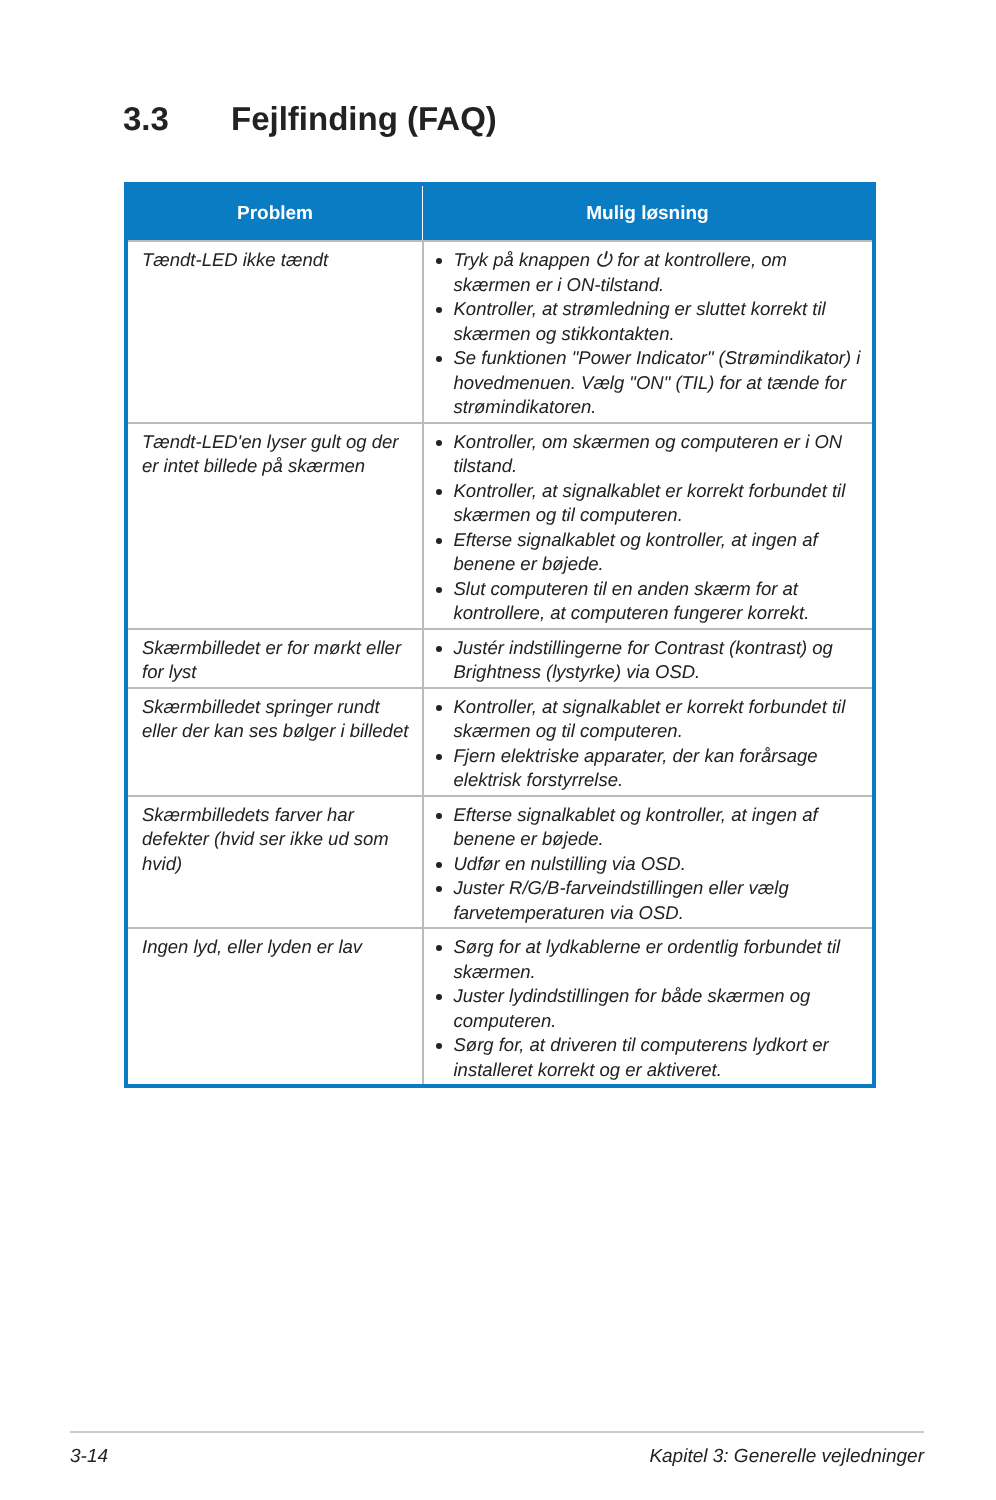3.3 Fejlfinding (FAQ)
| Problem | Mulig løsning |
| --- | --- |
| Tændt-LED ikke tændt | Tryk på knappen ⏻ for at kontrollere, om skærmen er i ON-tilstand. Kontroller, at strømledning er sluttet korrekt til skærmen og stikkontakten. Se funktionen "Power Indicator" (Strømindikator) i hovedmenuen. Vælg "ON" (TIL) for at tænde for strømindikatoren. |
| Tændt-LED'en lyser gult og der er intet billede på skærmen | Kontroller, om skærmen og computeren er i ON tilstand. Kontroller, at signalkablet er korrekt forbundet til skærmen og til computeren. Efterse signalkablet og kontroller, at ingen af benene er bøjede. Slut computeren til en anden skærm for at kontrollere, at computeren fungerer korrekt. |
| Skærmbilledet er for mørkt eller for lyst | Justér indstillingerne for Contrast (kontrast) og Brightness (lystyrke) via OSD. |
| Skærmbilledet springer rundt eller der kan ses bølger i billedet | Kontroller, at signalkablet er korrekt forbundet til skærmen og til computeren. Fjern elektriske apparater, der kan forårsage elektrisk forstyrrelse. |
| Skærmbilledets farver har defekter (hvid ser ikke ud som hvid) | Efterse signalkablet og kontroller, at ingen af benene er bøjede. Udfør en nulstilling via OSD. Juster R/G/B-farveindstillingen eller vælg farvetemperaturen via OSD. |
| Ingen lyd, eller lyden er lav | Sørg for at lydkablerne er ordentlig forbundet til skærmen. Juster lydindstillingen for både skærmen og computeren. Sørg for, at driveren til computerens lydkort er installeret korrekt og er aktiveret. |
3-14 Kapitel 3: Generelle vejledninger